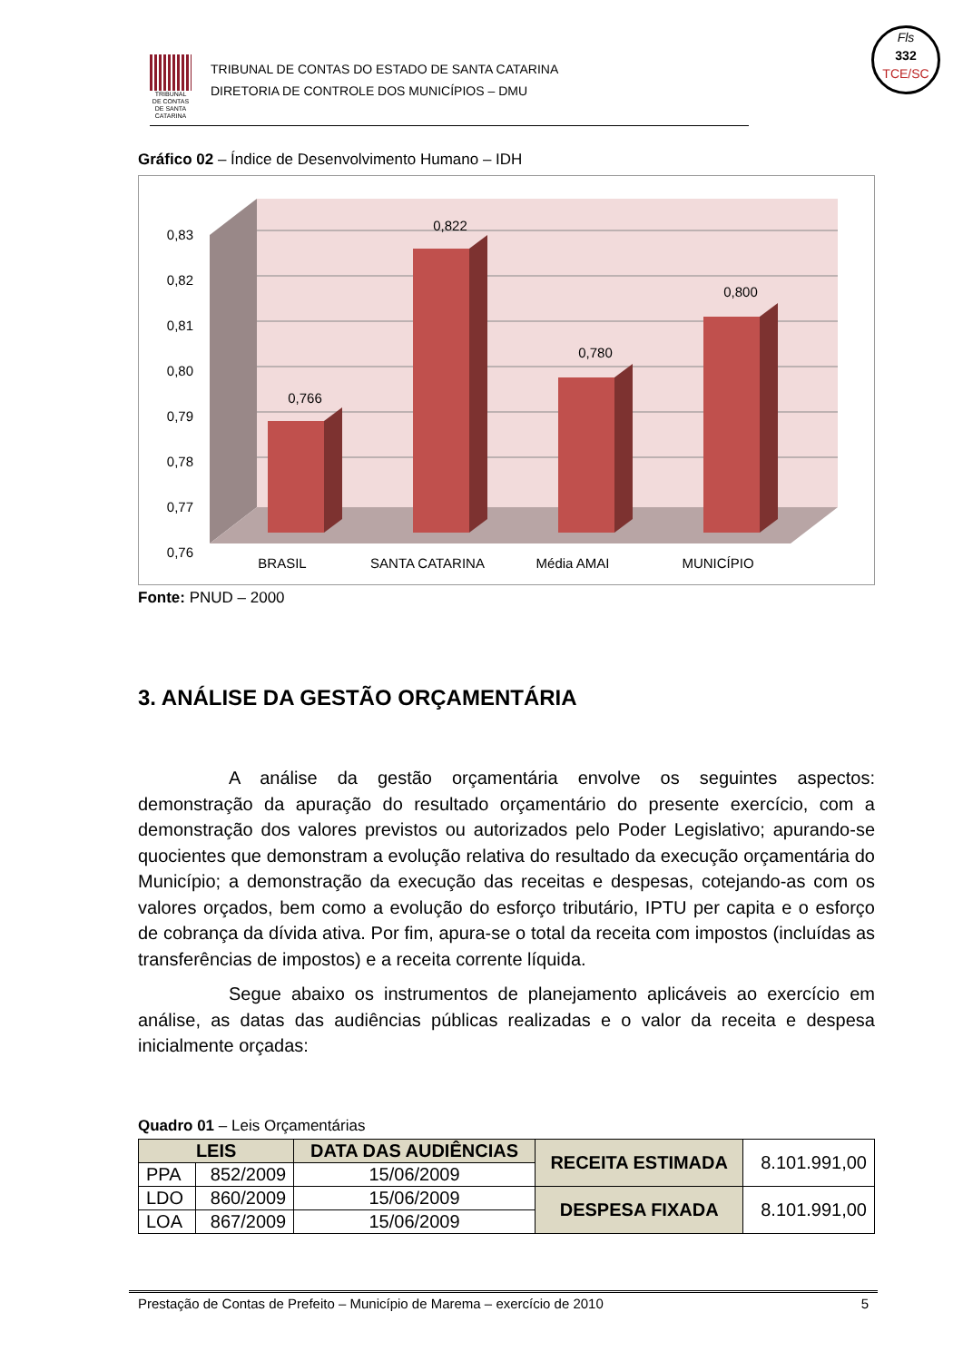TRIBUNAL DE CONTAS DE SANTA CATARINA
TRIBUNAL DE CONTAS DO ESTADO DE SANTA CATARINA
DIRETORIA DE CONTROLE DOS MUNICÍPIOS – DMU
Fls
332
TCE/SC
Gráfico 02 – Índice de Desenvolvimento Humano – IDH
0,83
0,82
0,81
0,80
0,79
0,78
0,77
0,76
0,766
0,822
0,780
0,800
BRASIL
SANTA CATARINA
Média AMAI
MUNICÍPIO
Fonte: PNUD – 2000
3. ANÁLISE DA GESTÃO ORÇAMENTÁRIA
A análise da gestão orçamentária envolve os seguintes aspectos: demonstração da apuração do resultado orçamentário do presente exercício, com a demonstração dos valores previstos ou autorizados pelo Poder Legislativo; apurando-se quocientes que demonstram a evolução relativa do resultado da execução orçamentária do Município; a demonstração da execução das receitas e despesas, cotejando-as com os valores orçados, bem como a evolução do esforço tributário, IPTU per capita e o esforço de cobrança da dívida ativa. Por fim, apura-se o total da receita com impostos (incluídas as transferências de impostos) e a receita corrente líquida.
Segue abaixo os instrumentos de planejamento aplicáveis ao exercício em análise, as datas das audiências públicas realizadas e o valor da receita e despesa inicialmente orçadas:
Quadro 01 – Leis Orçamentárias
| LEIS | | DATA DAS AUDIÊNCIAS | RECEITA ESTIMADA | 8.101.991,00 |
| PPA | 852/2009 | 15/06/2009 | | |
| LDO | 860/2009 | 15/06/2009 | DESPESA FIXADA | 8.101.991,00 |
| LOA | 867/2009 | 15/06/2009 | | |
Prestação de Contas de Prefeito – Município de Marema – exercício de 2010 5